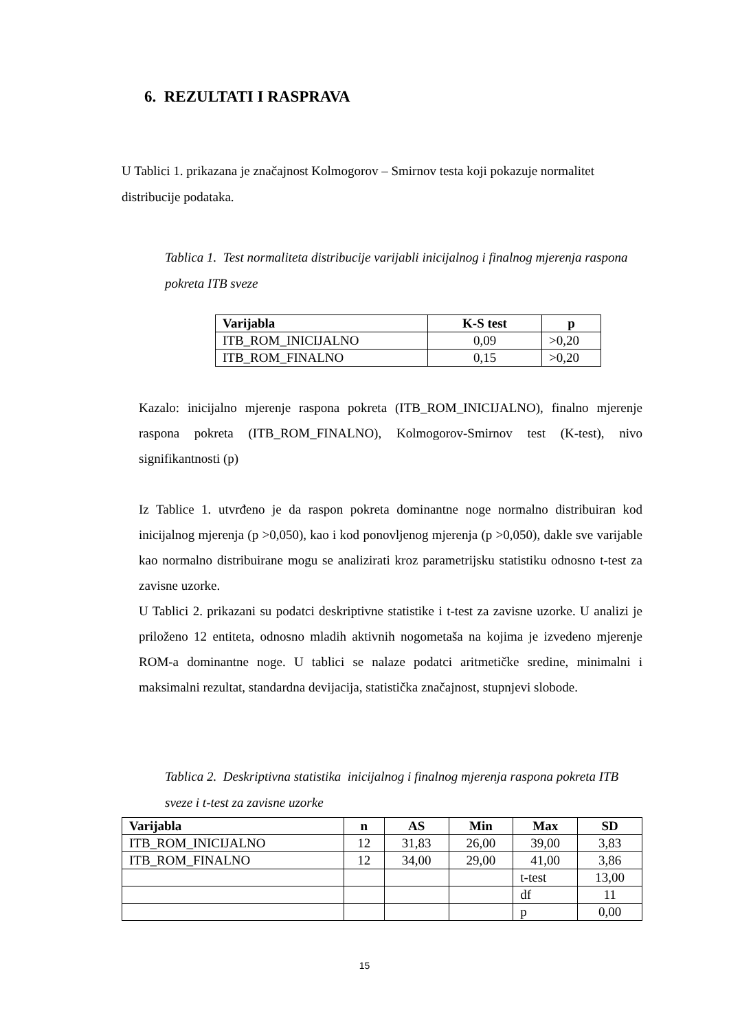6. REZULTATI I RASPRAVA
U Tablici 1. prikazana je značajnost Kolmogorov – Smirnov testa koji pokazuje normalitet distribucije podataka.
Tablica 1. Test normaliteta distribucije varijabli inicijalnog i finalnog mjerenja raspona pokreta ITB sveze
| Varijabla | K-S test | p |
| --- | --- | --- |
| ITB_ROM_INICIJALNO | 0,09 | >0,20 |
| ITB_ROM_FINALNO | 0,15 | >0,20 |
Kazalo: inicijalno mjerenje raspona pokreta (ITB_ROM_INICIJALNO), finalno mjerenje raspona pokreta (ITB_ROM_FINALNO), Kolmogorov-Smirnov test (K-test), nivo signifikantnosti (p)
Iz Tablice 1. utvrđeno je da raspon pokreta dominantne noge normalno distribuiran kod inicijalnog mjerenja (p >0,050), kao i kod ponovljenog mjerenja (p >0,050), dakle sve varijable kao normalno distribuirane mogu se analizirati kroz parametrijsku statistiku odnosno t-test za zavisne uzorke.
U Tablici 2. prikazani su podatci deskriptivne statistike i t-test za zavisne uzorke. U analizi je priloženo 12 entiteta, odnosno mladih aktivnih nogometaša na kojima je izvedeno mjerenje ROM-a dominantne noge. U tablici se nalaze podatci aritmetičke sredine, minimalni i maksimalni rezultat, standardna devijacija, statistička značajnost, stupnjevi slobode.
Tablica 2. Deskriptivna statistika inicijalnog i finalnog mjerenja raspona pokreta ITB sveze i t-test za zavisne uzorke
| Varijabla | n | AS | Min | Max | SD |
| --- | --- | --- | --- | --- | --- |
| ITB_ROM_INICIJALNO | 12 | 31,83 | 26,00 | 39,00 | 3,83 |
| ITB_ROM_FINALNO | 12 | 34,00 | 29,00 | 41,00 | 3,86 |
| | | | | t-test | 13,00 |
| | | | | df | 11 |
| | | | | p | 0,00 |
15